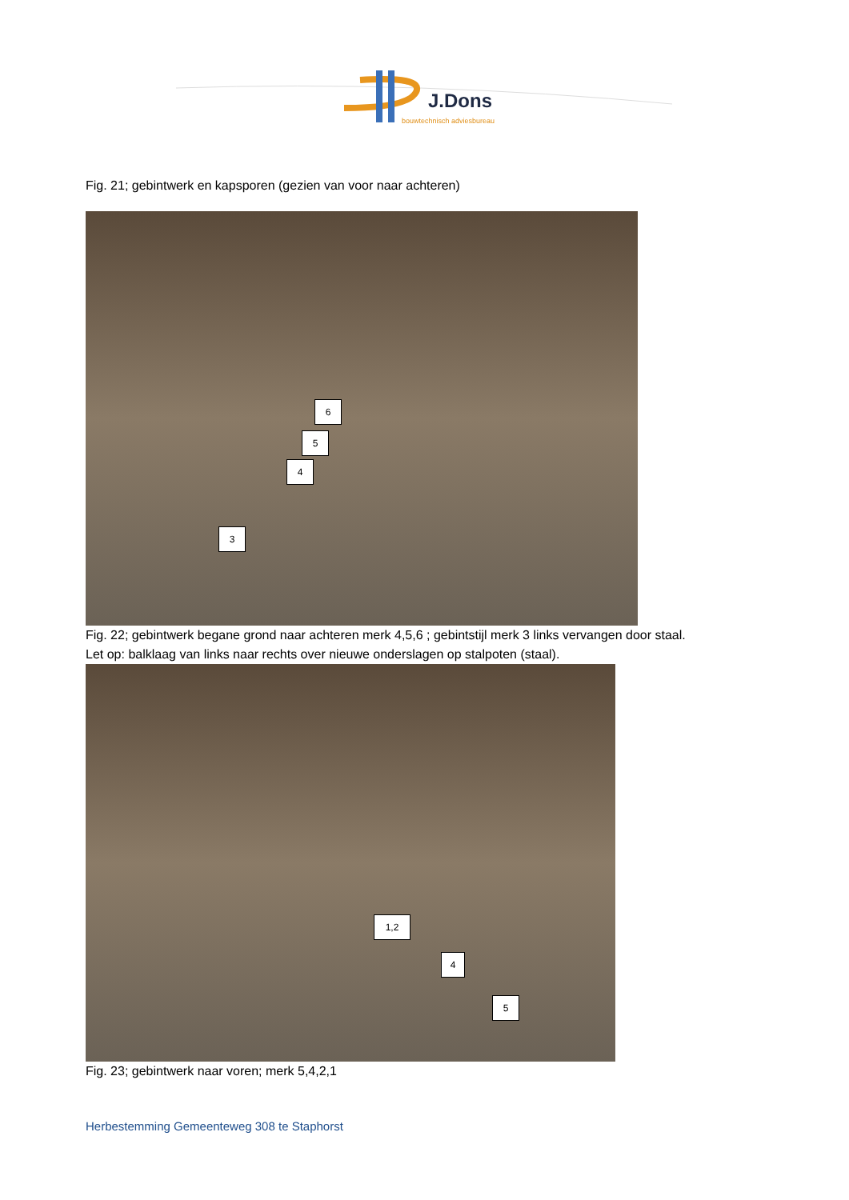J.Dons
bouwtechnisch adviesbureau
Fig. 21; gebintwerk en kapsporen (gezien van voor naar achteren)
6
5
4
3
Fig. 22; gebintwerk begane grond naar achteren merk 4,5,6 ; gebintstijl merk 3 links vervangen door staal.
Let op: balklaag van links naar rechts over nieuwe onderslagen op stalpoten (staal).
1,2
4
5
Fig. 23; gebintwerk naar voren; merk 5,4,2,1
Herbestemming Gemeenteweg 308 te Staphorst